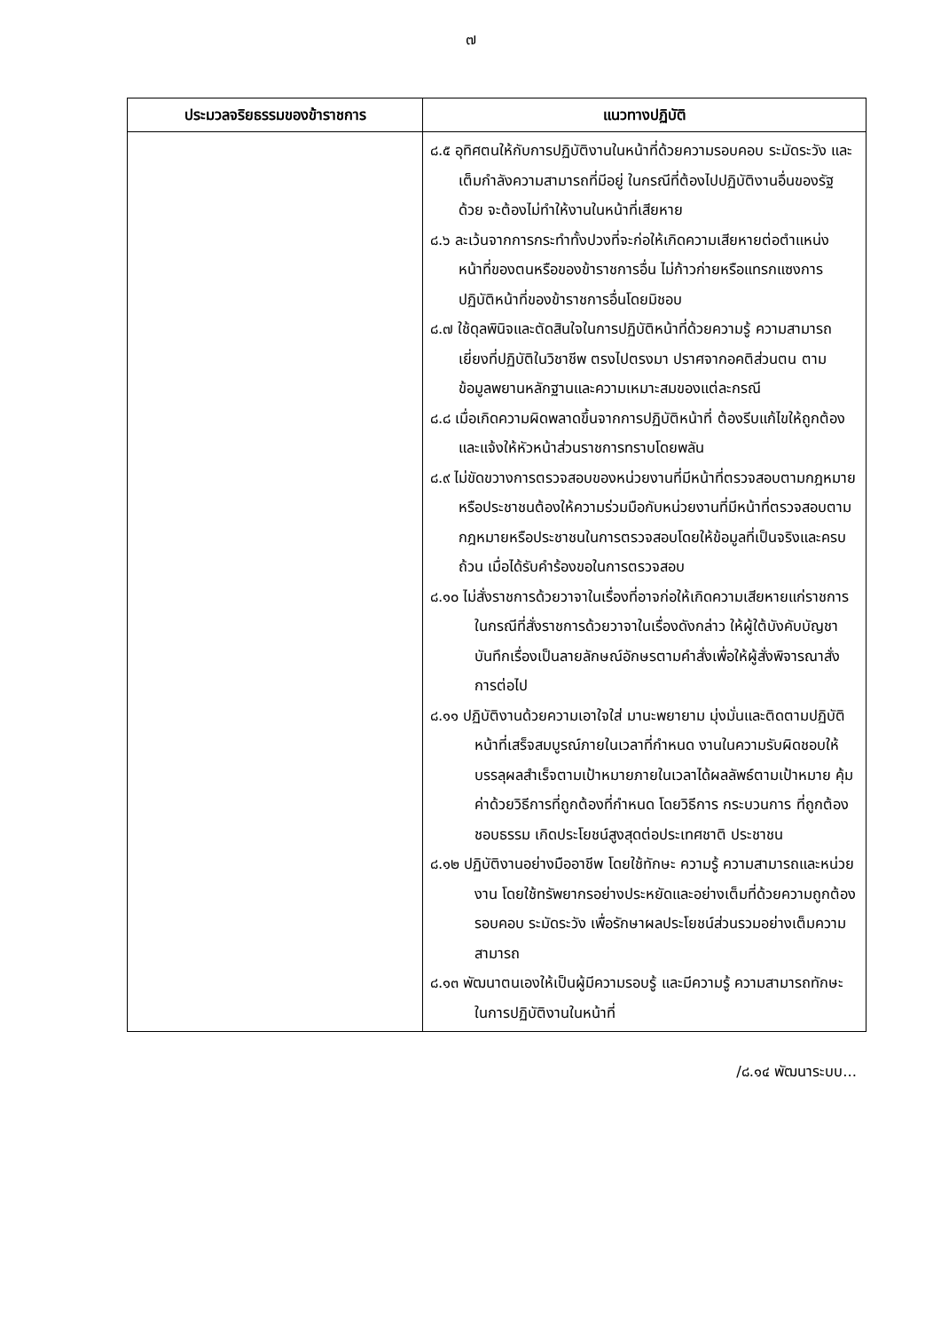๗
| ประมวลจริยธรรมของข้าราชการ | แนวทางปฏิบัติ |
| --- | --- |
| | ๘.๕ อุทิศตนให้กับการปฏิบัติงานในหน้าที่ด้วยความรอบคอบ ระมัดระวัง และเต็มกำลังความสามารถที่มีอยู่ ในกรณีที่ต้องไปปฏิบัติงานอื่นของรัฐด้วย จะต้องไม่ทำให้งานในหน้าที่เสียหาย ๘.๖ ละเว้นจากการกระทำทั้งปวงที่จะก่อให้เกิดความเสียหายต่อตำแหน่งหน้าที่ของตนหรือของข้าราชการอื่น ไม่ก้าวก่ายหรือแทรกแซงการปฏิบัติหน้าที่ของข้าราชการอื่นโดยมิชอบ ๘.๗ ใช้ดุลพินิจและตัดสินใจในการปฏิบัติหน้าที่ด้วยความรู้ ความสามารถ เยี่ยงที่ปฏิบัติในวิชาชีพ ตรงไปตรงมา ปราศจากอคติส่วนตน ตามข้อมูลพยานหลักฐานและความเหมาะสมของแต่ละกรณี ๘.๘ เมื่อเกิดความผิดพลาดขึ้นจากการปฏิบัติหน้าที่ ต้องรีบแก้ไขให้ถูกต้อง และแจ้งให้หัวหน้าส่วนราชการทราบโดยพลัน ๘.๙ ไม่ขัดขวางการตรวจสอบของหน่วยงานที่มีหน้าที่ตรวจสอบตามกฎหมายหรือประชาชนต้องให้ความร่วมมือกับหน่วยงานที่มีหน้าที่ตรวจสอบตามกฎหมายหรือประชาชนในการตรวจสอบโดยให้ข้อมูลที่เป็นจริงและครบถ้วน เมื่อได้รับคำร้องขอในการตรวจสอบ ๘.๑๐ ไม่สั่งราชการด้วยวาจาในเรื่องที่อาจก่อให้เกิดความเสียหายแก่ราชการ ในกรณีที่สั่งราชการด้วยวาจาในเรื่องดังกล่าว ให้ผู้ใต้บังคับบัญชาบันทึกเรื่องเป็นลายลักษณ์อักษรตามคำสั่งเพื่อให้ผู้สั่งพิจารณาสั่งการต่อไป ๘.๑๑ ปฏิบัติงานด้วยความเอาใจใส่ มานะพยายาม มุ่งมั่นและติดตามปฏิบัติหน้าที่เสร็จสมบูรณ์ภายในเวลาที่กำหนด งานในความรับผิดชอบให้บรรลุผลสำเร็จตามเป้าหมายภายในเวลาได้ผลลัพธ์ตามเป้าหมาย คุ้มค่าด้วยวิธีการที่ถูกต้องที่กำหนด โดยวิธีการ กระบวนการ ที่ถูกต้องชอบธรรม เกิดประโยชน์สูงสุดต่อประเทศชาติ ประชาชน ๘.๑๒ ปฏิบัติงานอย่างมืออาชีพ โดยใช้ทักษะ ความรู้ ความสามารถและหน่วยงาน โดยใช้ทรัพยากรอย่างประหยัดและอย่างเต็มที่ด้วยความถูกต้อง รอบคอบ ระมัดระวัง เพื่อรักษาผลประโยชน์ส่วนรวมอย่างเต็มความสามารถ ๘.๑๓ พัฒนาตนเองให้เป็นผู้มีความรอบรู้ และมีความรู้ ความสามารถทักษะ ในการปฏิบัติงานในหน้าที่ |
/๘.๑๔ พัฒนาระบบ...